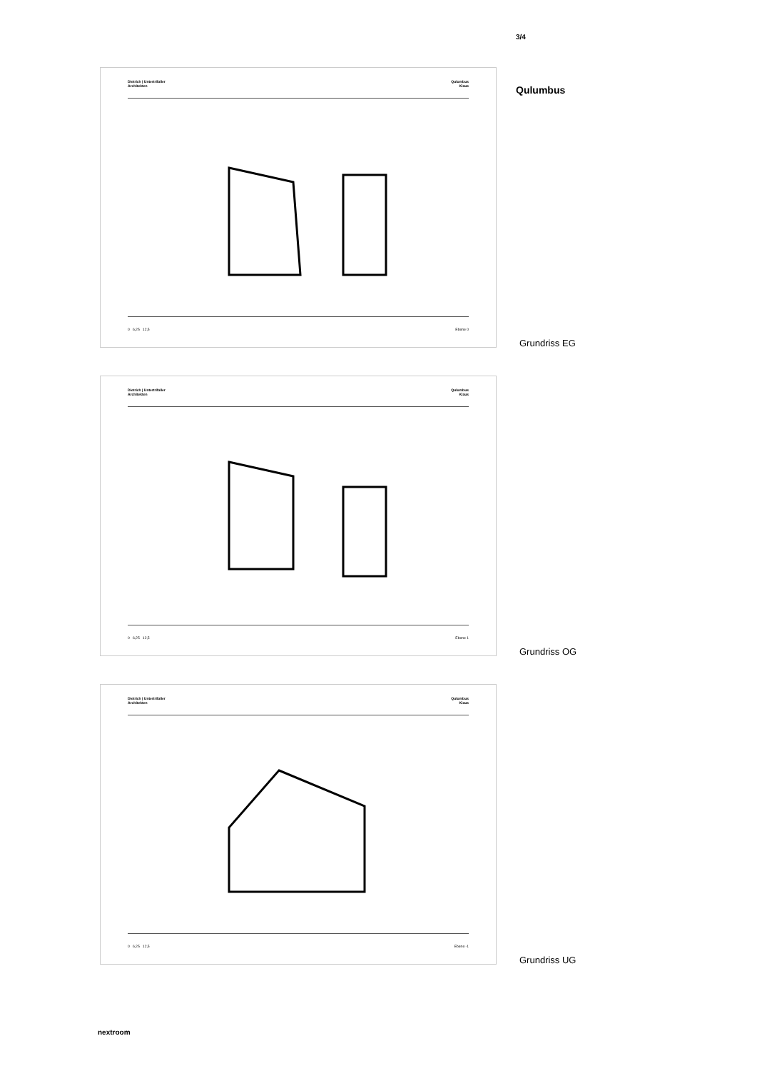3/4
Qulumbus
Dietrich | Untertrifaller
Architekten
Qulumbus
Klaus
0 6,25 12,5 Ebene 0
Grundriss EG
Dietrich | Untertrifaller
Architekten
Qulumbus
Klaus
0 6,25 12,5 Ebene 1
Grundriss OG
Dietrich | Untertrifaller
Architekten
Qulumbus
Klaus
0 6,25 12,5 Ebene -1
Grundriss UG
nextroom